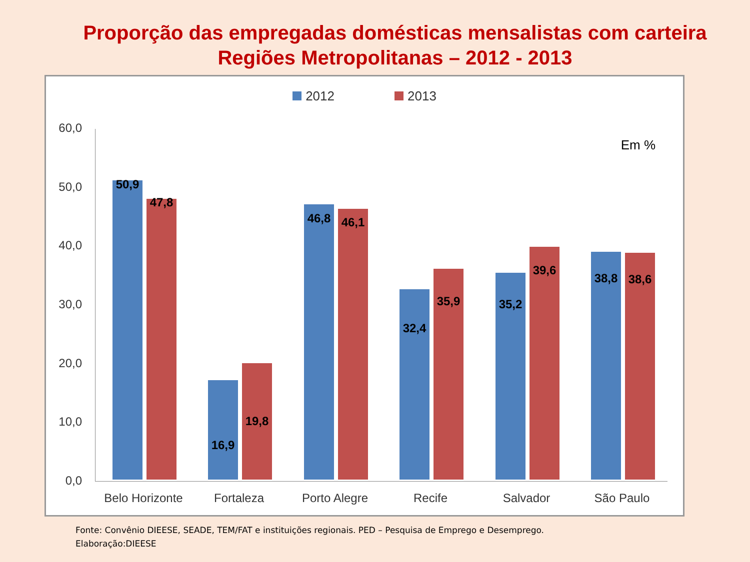Proporção das empregadas domésticas mensalistas com carteira
Regiões Metropolitanas – 2012 - 2013
2012 2013
Em %
0,0
10,0
20,0
30,0
40,0
50,0
60,0
50,9
47,8
16,9
19,8
46,8 46,1
32,4
35,9 35,2
39,6
38,8 38,6
Belo Horizonte
Fortaleza Porto Alegre Recife Salvador São Paulo
Fonte: Convênio DIEESE, SEADE, TEM/FAT e instituições regionais. PED – Pesquisa de Emprego e Desemprego.
Elaboração:DIEESE